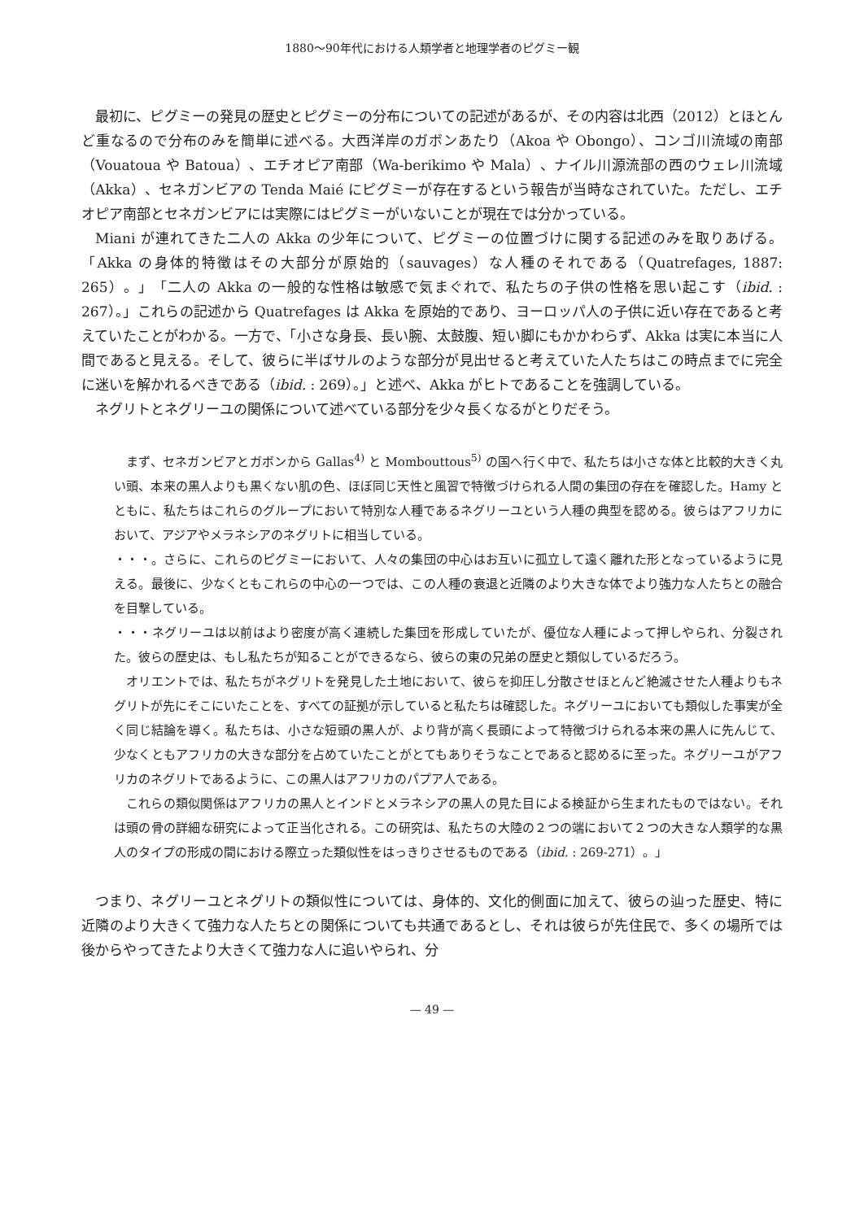1880〜90年代における人類学者と地理学者のピグミー観
最初に、ピグミーの発見の歴史とピグミーの分布についての記述があるが、その内容は北西（2012）とほとんど重なるので分布のみを簡単に述べる。大西洋岸のガボンあたり（Akoa や Obongo）、コンゴ川流域の南部（Vouatoua や Batoua）、エチオピア南部（Wa-berikimo や Mala）、ナイル川源流部の西のウェレ川流域（Akka）、セネガンビアの Tenda Maié にピグミーが存在するという報告が当時なされていた。ただし、エチオピア南部とセネガンビアには実際にはピグミーがいないことが現在では分かっている。
Miani が連れてきた二人の Akka の少年について、ピグミーの位置づけに関する記述のみを取りあげる。「Akka の身体的特徴はその大部分が原始的（sauvages）な人種のそれである（Quatrefages, 1887: 265）。」「二人の Akka の一般的な性格は敏感で気まぐれで、私たちの子供の性格を思い起こす（ibid. : 267）。」これらの記述から Quatrefages は Akka を原始的であり、ヨーロッパ人の子供に近い存在であると考えていたことがわかる。一方で、「小さな身長、長い腕、太鼓腹、短い脚にもかかわらず、Akka は実に本当に人間であると見える。そして、彼らに半ばサルのような部分が見出せると考えていた人たちはこの時点までに完全に迷いを解かれるべきである（ibid. : 269）。」と述べ、Akka がヒトであることを強調している。
ネグリトとネグリーユの関係について述べている部分を少々長くなるがとりだそう。
まず、セネガンビアとガボンから Gallas<sup>4)</sup> と Mombouttous<sup>5)</sup> の国へ行く中で、私たちは小さな体と比較的大きく丸い頭、本来の黒人よりも黒くない肌の色、ほぼ同じ天性と風習で特徴づけられる人間の集団の存在を確認した。Hamy とともに、私たちはこれらのグループにおいて特別な人種であるネグリーユという人種の典型を認める。彼らはアフリカにおいて、アジアやメラネシアのネグリトに相当している。
・・・。さらに、これらのピグミーにおいて、人々の集団の中心はお互いに孤立して遠く離れた形となっているように見える。最後に、少なくともこれらの中心の一つでは、この人種の衰退と近隣のより大きな体でより強力な人たちとの融合を目撃している。
・・・ネグリーユは以前はより密度が高く連続した集団を形成していたが、優位な人種によって押しやられ、分裂された。彼らの歴史は、もし私たちが知ることができるなら、彼らの東の兄弟の歴史と類似しているだろう。
オリエントでは、私たちがネグリトを発見した土地において、彼らを抑圧し分散させほとんど絶滅させた人種よりもネグリトが先にそこにいたことを、すべての証拠が示していると私たちは確認した。ネグリーユにおいても類似した事実が全く同じ結論を導く。私たちは、小さな短頭の黒人が、より背が高く長頭によって特徴づけられる本来の黒人に先んじて、少なくともアフリカの大きな部分を占めていたことがとてもありそうなことであると認めるに至った。ネグリーユがアフリカのネグリトであるように、この黒人はアフリカのパプア人である。
これらの類似関係はアフリカの黒人とインドとメラネシアの黒人の見た目による検証から生まれたものではない。それは頭の骨の詳細な研究によって正当化される。この研究は、私たちの大陸の２つの端において２つの大きな人類学的な黒人のタイプの形成の間における際立った類似性をはっきりさせるものである（ibid. : 269-271）。」
つまり、ネグリーユとネグリトの類似性については、身体的、文化的側面に加えて、彼らの辿った歴史、特に近隣のより大きくて強力な人たちとの関係についても共通であるとし、それは彼らが先住民で、多くの場所では後からやってきたより大きくて強力な人に追いやられ、分
— 49 —